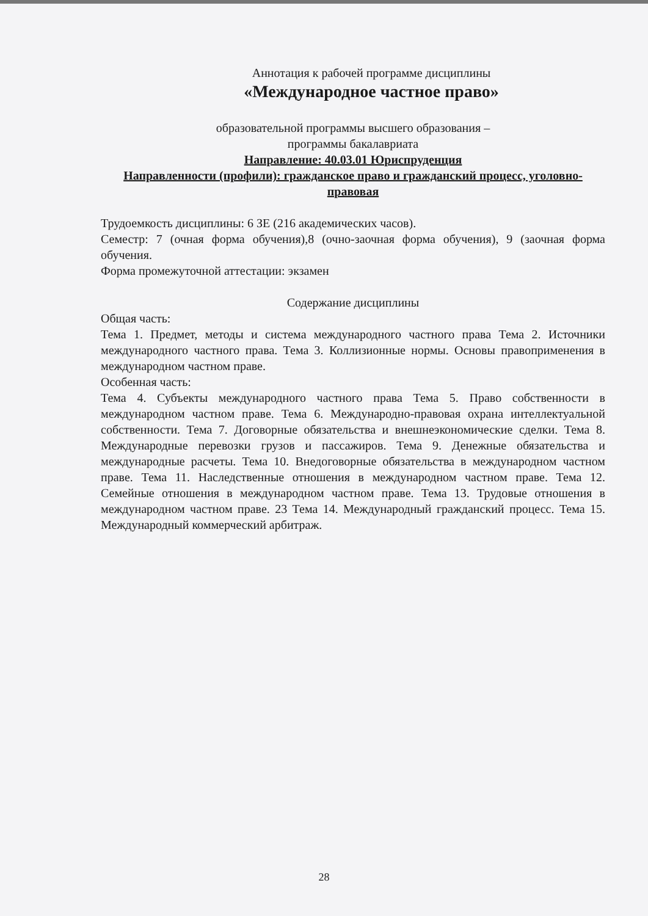Аннотация к рабочей программе дисциплины
«Международное частное право»
образовательной программы высшего образования –
программы бакалавриата
Направление: 40.03.01 Юриспруденция
Направленности (профили): гражданское право и гражданский процесс, уголовно-правовая
Трудоемкость дисциплины: 6 ЗЕ (216 академических часов).
Семестр: 7 (очная форма обучения),8 (очно-заочная форма обучения), 9 (заочная форма обучения.
Форма промежуточной аттестации: экзамен
Содержание дисциплины
Общая часть:
Тема 1. Предмет, методы и система международного частного права Тема 2. Источники международного частного права. Тема 3. Коллизионные нормы. Основы правоприменения в международном частном праве.
Особенная часть:
Тема 4. Субъекты международного частного права Тема 5. Право собственности в международном частном праве. Тема 6. Международно-правовая охрана интеллектуальной собственности. Тема 7. Договорные обязательства и внешнеэкономические сделки. Тема 8. Международные перевозки грузов и пассажиров. Тема 9. Денежные обязательства и международные расчеты. Тема 10. Внедоговорные обязательства в международном частном праве. Тема 11. Наследственные отношения в международном частном праве. Тема 12. Семейные отношения в международном частном праве. Тема 13. Трудовые отношения в международном частном праве. 23 Тема 14. Международный гражданский процесс. Тема 15. Международный коммерческий арбитраж.
28